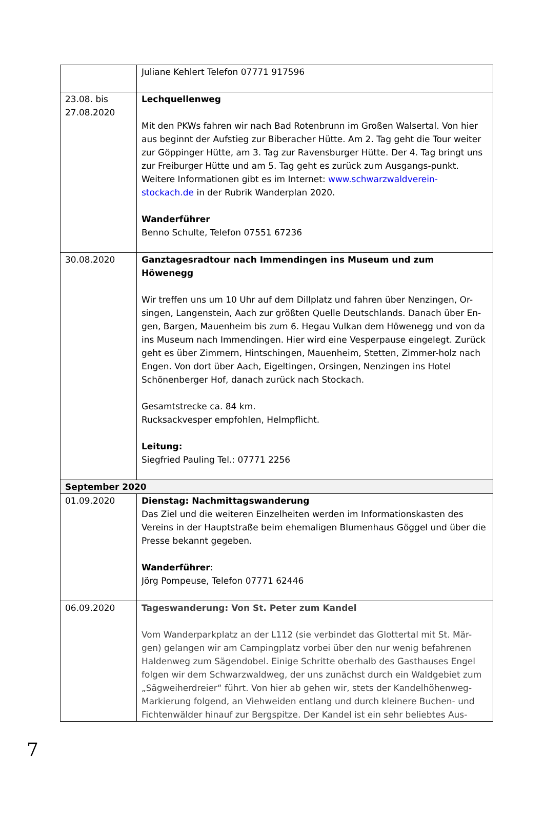| | Juliane Kehlert Telefon 07771 917596 |
| 23.08. bis 27.08.2020 | Lechquellenweg Mit den PKWs fahren wir nach Bad Rotenbrunn im Großen Walsertal. Von hier aus beginnt der Aufstieg zur Biberacher Hütte. Am 2. Tag geht die Tour weiter zur Göppinger Hütte, am 3. Tag zur Ravensburger Hütte. Der 4. Tag bringt uns zur Freiburger Hütte und am 5. Tag geht es zurück zum Ausgangs-punkt. Weitere Informationen gibt es im Internet: www.schwarzwaldverein-stockach.de in der Rubrik Wanderplan 2020. Wanderführer Benno Schulte, Telefon 07551 67236 |
| 30.08.2020 | Ganztagesradtour nach Immendingen ins Museum und zum Höwenegg Wir treffen uns um 10 Uhr auf dem Dillplatz und fahren über Nenzingen, Or-singen, Langenstein, Aach zur größten Quelle Deutschlands. Danach über En-gen, Bargen, Mauenheim bis zum 6. Hegau Vulkan dem Höwenegg und von da ins Museum nach Immendingen. Hier wird eine Vesperpause eingelegt. Zurück geht es über Zimmern, Hintschingen, Mauenheim, Stetten, Zimmer-holz nach Engen. Von dort über Aach, Eigeltingen, Orsingen, Nenzingen ins Hotel Schönenberger Hof, danach zurück nach Stockach. Gesamtstrecke ca. 84 km. Rucksackvesper empfohlen, Helmpflicht. Leitung: Siegfried Pauling Tel.: 07771 2256 |
| September 2020 | |
| 01.09.2020 | Dienstag: Nachmittagswanderung Das Ziel und die weiteren Einzelheiten werden im Informationskasten des Vereins in der Hauptstraße beim ehemaligen Blumenhaus Göggel und über die Presse bekannt gegeben. Wanderführer : Jörg Pompeuse, Telefon 07771 62446 |
| 06.09.2020 | Tageswanderung: Von St. Peter zum Kandel Vom Wanderparkplatz an der L112 (sie verbindet das Glottertal mit St. Mär-gen) gelangen wir am Campingplatz vorbei über den nur wenig befahrenen Haldenweg zum Sägendobel. Einige Schritte oberhalb des Gasthauses Engel folgen wir dem Schwarzwaldweg, der uns zunächst durch ein Waldgebiet zum „Sägweiherdreier“ führt. Von hier ab gehen wir, stets der Kandelhöhenweg-Markierung folgend, an Viehweiden entlang und durch kleinere Buchen- und Fichtenwälder hinauf zur Bergspitze. Der Kandel ist ein sehr beliebtes Aus- |
7